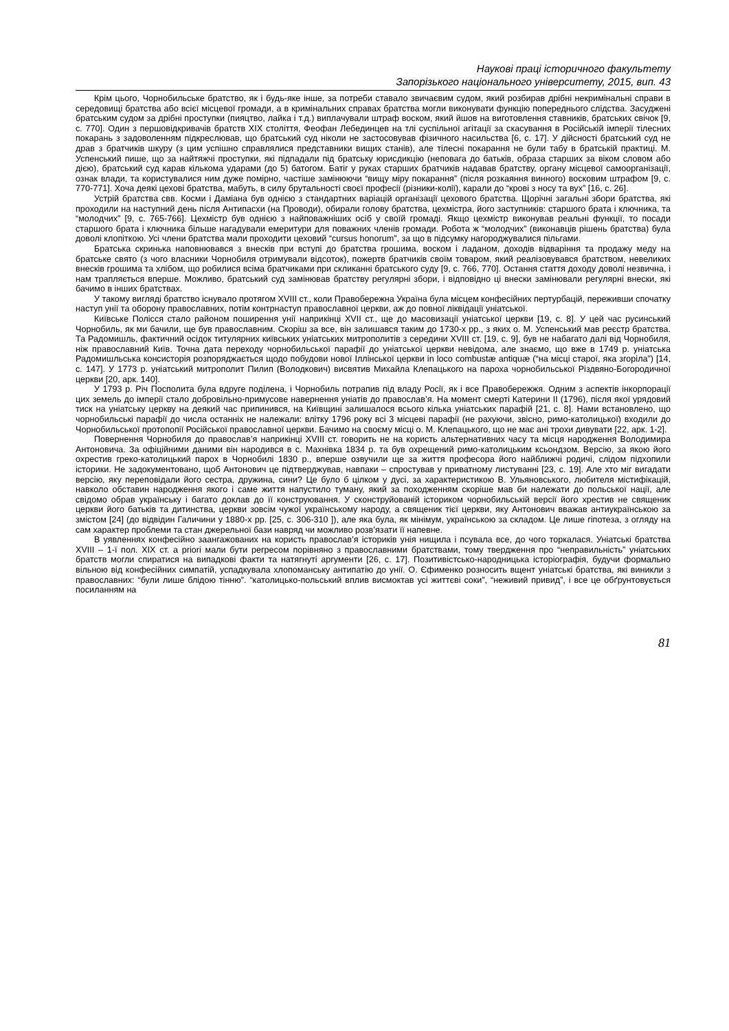Наукові праці історичного факультету
Запорізького національного університету, 2015, вип. 43
Крім цього, Чорнобильське братство, як і будь-яке інше, за потреби ставало звичаєвим судом, який розбирав дрібні некримінальні справи в середовищі братства або всієї місцевої громади, а в кримінальних справах братства могли виконувати функцію попереднього слідства. Засуджені братським судом за дрібні проступки (пияцтво, лайка і т.д.) виплачували штраф воском, який йшов на виготовлення ставників, братських свічок [9, с. 770]. Один з першовідкривачів братств XIX століття, Феофан Лебединцев на тлі суспільної агітації за скасування в Російській імперії тілесних покарань з задоволенням підкреслював, що братський суд ніколи не застосовував фізичного насильства [6, с. 17]. У дійсності братський суд не драв з братчиків шкуру (з цим успішно справлялися представники вищих станів), але тілесні покарання не були табу в братській практиці. М. Успенський пише, що за найтяжчі проступки, які підпадали під братську юрисдикцію (неповага до батьків, образа старших за віком словом або дією), братський суд карав кількома ударами (до 5) батогом. Батіг у руках старших братчиків надавав братству, органу місцевої самоорганізації, ознак влади, та користувалися ним дуже помірно, частіше замінюючи “вищу міру покарання” (після розкаяння винного) восковим штрафом [9, с. 770-771]. Хоча деякі цехові братства, мабуть, в силу брутальності своєї професії (різники-колії), карали до “крові з носу та вух” [16, с. 26].
Устрій братства свв. Косми і Даміана був однією з стандартних варіацій організації цехового братства. Щорічні загальні збори братства, які проходили на наступний день після Антипасхи (на Проводи), обирали голову братства, цехмістра, його заступників: старшого брата і ключника, та “молодчих” [9, с. 765-766]. Цехмістр був однією з найповажніших осіб у своїй громаді. Якщо цехмістр виконував реальні функції, то посади старшого брата і ключника більше нагадували емеритури для поважних членів громади. Робота ж “молодчих” (виконавців рішень братства) була доволі клопіткою. Усі члени братства мали проходити цеховий “cursus honorum”, за що в підсумку нагороджувалися пільгами.
Братська скринька наповнювався з внесків при вступі до братства грошима, воском і ладаном, доходів відваріння та продажу меду на братське свято (з чого власники Чорнобиля отримували відсоток), пожертв братчиків своїм товаром, який реалізовувався братством, невеликих внесків грошима та хлібом, що робилися всіма братчиками при скликанні братського суду [9, с. 766, 770]. Остання стаття доходу доволі незвична, і нам трапляється вперше. Можливо, братський суд замінював братству регулярні збори, і відповідно ці внески замінювали регулярні внески, які бачимо в інших братствах.
У такому вигляді братство існувало протягом XVIII ст., коли Правобережна Україна була місцем конфесійних пертурбацій, переживши спочатку наступ унії та оборону православних, потім контрнаступ православної церкви, аж до повної ліквідації уніатської.
Київське Полісся стало районом поширення унії наприкінці XVII ст., ще до масовизації уніатської церкви [19, с. 8]. У цей час русинський Чорнобиль, як ми бачили, ще був православним. Скоріш за все, він залишався таким до 1730-х рр., з яких о. М. Успенський мав реєстр братства. Та Радомишль, фактичний осідок титулярних київських уніатських митрополитів з середини XVIII ст. [19, с. 9], був не набагато далі від Чорнобиля, ніж православний Київ. Точна дата переходу чорнобильської парафії до уніатської церкви невідома, але знаємо, що вже в 1749 р. уніатська Радомишльська консисторія розпоряджається щодо побудови нової Іллінської церкви in loco combustæ antiquæ (“на місці старої, яка згоріла”) [14, с. 147]. У 1773 р. уніатський митрополит Пилип (Володкович) висвятив Михайла Клепацького на пароха чорнобильської Різдвяно-Богородичної церкви [20, арк. 140].
У 1793 р. Річ Посполита була вдруге поділена, і Чорнобиль потрапив під владу Росії, як і все Правобережжя. Одним з аспектів інкорпорації цих земель до імперії стало добровільно-примусове навернення уніатів до православ’я. На момент смерті Катерини II (1796), після якої урядовий тиск на уніатську церкву на деякий час припинився, на Київщині залишалося всього кілька уніатських парафій [21, с. 8]. Нами встановлено, що чорнобильські парафії до числа останніх не належали: влітку 1796 року всі 3 місцеві парафії (не рахуючи, звісно, римо-католицької) входили до Чорнобильської протопопії Російської православної церкви. Бачимо на своєму місці о. М. Клепацького, що не має ані трохи дивувати [22, арк. 1-2].
Повернення Чорнобиля до православ’я наприкінці XVIII ст. говорить не на користь альтернативних часу та місця народження Володимира Антоновича. За офіційними даними він народився в с. Махнівка 1834 р. та був охрещений римо-католицьким ксьондзом. Версію, за якою його охрестив греко-католицький парох в Чорнобилі 1830 р., вперше озвучили ще за життя професора його найближчі родичі, слідом підхопили історики. Не задокументовано, щоб Антонович це підтверджував, навпаки – спростував у приватному листуванні [23, с. 19]. Але хто міг вигадати версію, яку переповідали його сестра, дружина, сини? Це було б цілком у дусі, за характеристикою В. Ульяновського, любителя містифікацій, навколо обставин народження якого і саме життя напустило туману, який за походженням скоріше мав би належати до польської нації, але свідомо обрав українську і багато доклав до її конструювання. У сконструйованій істориком чорнобильській версії його хрестив не священик церкви його батьків та дитинства, церкви зовсім чужої українському народу, а священик тієї церкви, яку Антонович вважав антиукраїнською за змістом [24] (до відвідин Галичини у 1880-х рр. [25, с. 306-310 ]), але яка була, як мінімум, українською за складом. Це лише гіпотеза, з огляду на сам характер проблеми та стан джерельної бази навряд чи можливо розв’язати її напевне.
В уявленнях конфесійно заангажованих на користь православ’я істориків унія нищила і псувала все, до чого торкалася. Уніатські братства XVIII – 1-ї пол. XIX ст. a priori мали бути регресом порівняно з православними братствами, тому твердження про “неправильність” уніатських братств могли спиратися на випадкові факти та натягнуті аргументи [26, с. 17]. Позитивістсько-народницька історіографія, будучи формально вільною від конфесійних симпатій, успадкувала хлопоманську антипатію до унії. О. Єфименко розносить вщент уніатські братства, які виникли з православних: “були лише блідою тінню”. “католицько-польський вплив висмоктав усі життєві соки”, “неживий привид”, і все це обґрунтовується посиланням на
81